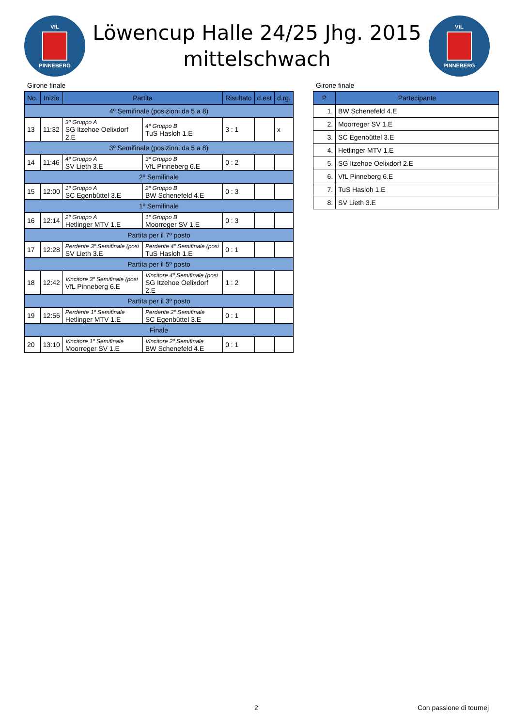VfL
PINNEBERG
Löwencup Halle 24/25 Jhg. 2015
mittelschwach
VfL
PINNEBERG
Girone finale
| No. | Inizio | Partita | | Risultato | d.est | d.rg. |
| --- | --- | --- | --- | --- | --- | --- |
| 4º Semifinale (posizioni da 5 a 8) | | | | | | |
| 13 | 11:32 | 3º Gruppo A SG Itzehoe Oelixdorf 2.E | 4º Gruppo B TuS Hasloh 1.E | 3 : 1 | | x |
| 3º Semifinale (posizioni da 5 a 8) | | | | | | |
| 14 | 11:46 | 4º Gruppo A SV Lieth 3.E | 3º Gruppo B VfL Pinneberg 6.E | 0 : 2 | | |
| 2º Semifinale | | | | | | |
| 15 | 12:00 | 1º Gruppo A SC Egenbüttel 3.E | 2º Gruppo B BW Schenefeld 4.E | 0 : 3 | | |
| 1º Semifinale | | | | | | |
| 16 | 12:14 | 2º Gruppo A Hetlinger MTV 1.E | 1º Gruppo B Moorreger SV 1.E | 0 : 3 | | |
| Partita per il 7º posto | | | | | | |
| 17 | 12:28 | Perdente 3º Semifinale (posi SV Lieth 3.E | Perdente 4º Semifinale (posi TuS Hasloh 1.E | 0 : 1 | | |
| Partita per il 5º posto | | | | | | |
| 18 | 12:42 | Vincitore 3º Semifinale (posi VfL Pinneberg 6.E | Vincitore 4º Semifinale (posi SG Itzehoe Oelixdorf 2.E | 1 : 2 | | |
| Partita per il 3º posto | | | | | | |
| 19 | 12:56 | Perdente 1º Semifinale Hetlinger MTV 1.E | Perdente 2º Semifinale SC Egenbüttel 3.E | 0 : 1 | | |
| Finale | | | | | | |
| 20 | 13:10 | Vincitore 1º Semifinale Moorreger SV 1.E | Vincitore 2º Semifinale BW Schenefeld 4.E | 0 : 1 | | |
Girone finale
| P | Partecipante |
| --- | --- |
| 1. | BW Schenefeld 4.E |
| 2. | Moorreger SV 1.E |
| 3. | SC Egenbüttel 3.E |
| 4. | Hetlinger MTV 1.E |
| 5. | SG Itzehoe Oelixdorf 2.E |
| 6. | VfL Pinneberg 6.E |
| 7. | TuS Hasloh 1.E |
| 8. | SV Lieth 3.E |
2 Con passione di tournej